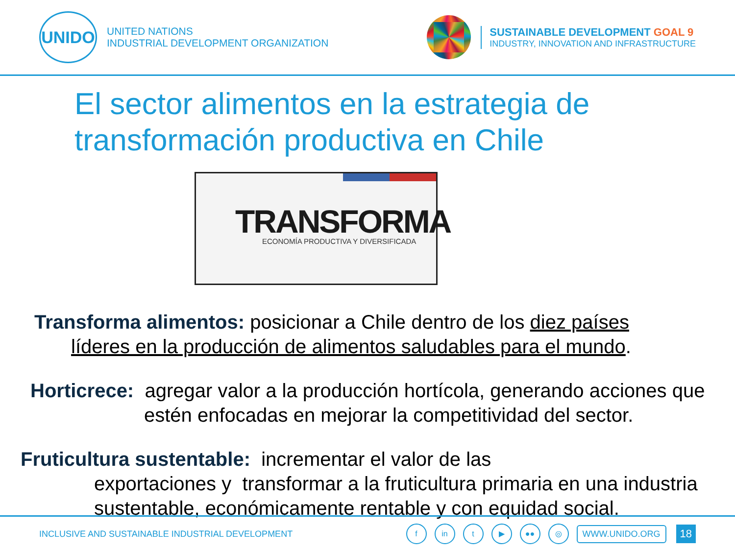UNIDO
UNITED NATIONS
INDUSTRIAL DEVELOPMENT ORGANIZATION
SUSTAINABLE DEVELOPMENT GOAL 9
INDUSTRY, INNOVATION AND INFRASTRUCTURE
El sector alimentos en la estrategia de transformación productiva en Chile
TRANSFORMA
ECONOMÍA PRODUCTIVA Y DIVERSIFICADA
Transforma alimentos: posicionar a Chile dentro de los diez países líderes en la producción de alimentos saludables para el mundo.
Horticrece: agregar valor a la producción hortícola, generando acciones que estén enfocadas en mejorar la competitividad del sector.
Fruticultura sustentable: incrementar el valor de las
exportaciones y transformar a la fruticultura primaria en una industria sustentable, económicamente rentable y con equidad social.
INCLUSIVE AND SUSTAINABLE INDUSTRIAL DEVELOPMENT f in t ▶ ●● ◎ WWW.UNIDO.ORG 18